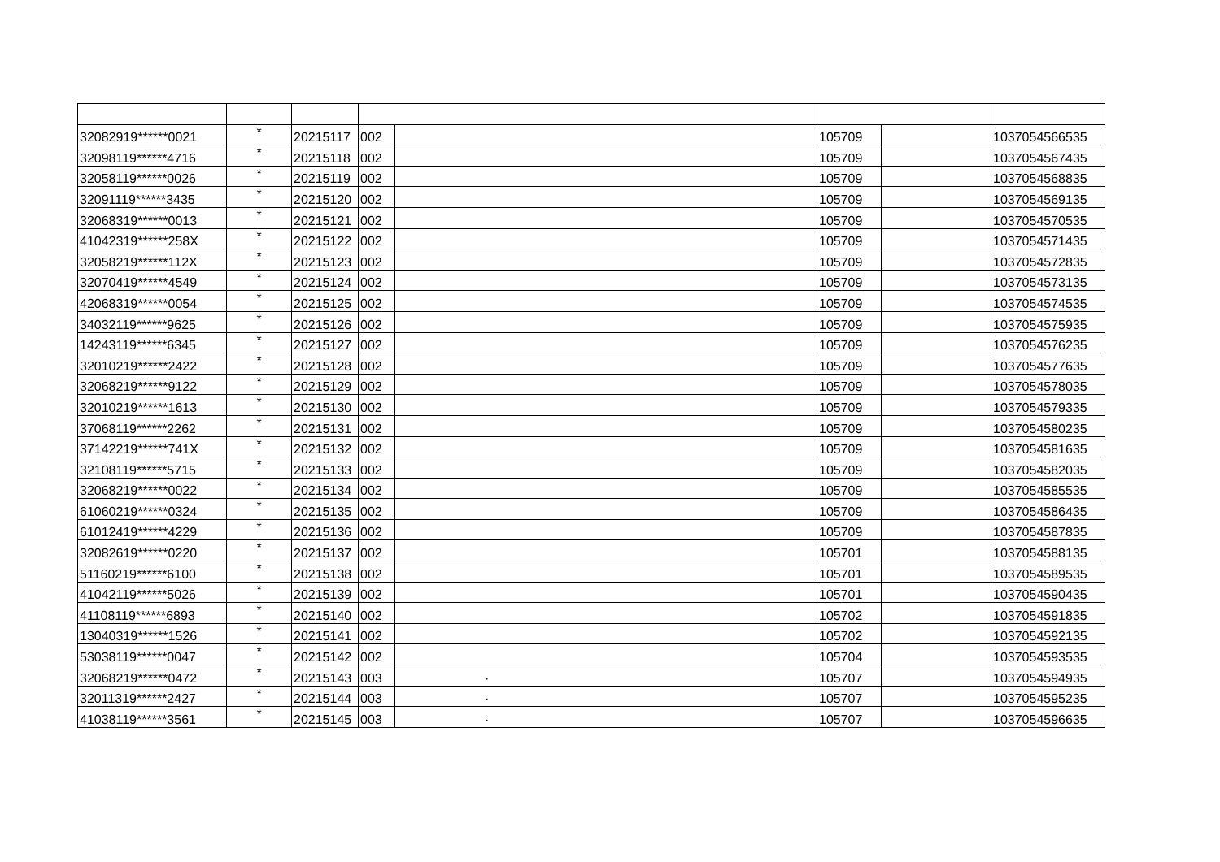| 32082919******0021 | * | 20215117 | 002 | | 105709 | | 1037054566535 |
| 32098119******4716 | * | 20215118 | 002 | | 105709 | | 1037054567435 |
| 32058119******0026 | * | 20215119 | 002 | | 105709 | | 1037054568835 |
| 32091119******3435 | * | 20215120 | 002 | | 105709 | | 1037054569135 |
| 32068319******0013 | * | 20215121 | 002 | | 105709 | | 1037054570535 |
| 41042319******258X | * | 20215122 | 002 | | 105709 | | 1037054571435 |
| 32058219******112X | * | 20215123 | 002 | | 105709 | | 1037054572835 |
| 32070419******4549 | * | 20215124 | 002 | | 105709 | | 1037054573135 |
| 42068319******0054 | * | 20215125 | 002 | | 105709 | | 1037054574535 |
| 34032119******9625 | * | 20215126 | 002 | | 105709 | | 1037054575935 |
| 14243119******6345 | * | 20215127 | 002 | | 105709 | | 1037054576235 |
| 32010219******2422 | * | 20215128 | 002 | | 105709 | | 1037054577635 |
| 32068219******9122 | * | 20215129 | 002 | | 105709 | | 1037054578035 |
| 32010219******1613 | * | 20215130 | 002 | | 105709 | | 1037054579335 |
| 37068119******2262 | * | 20215131 | 002 | | 105709 | | 1037054580235 |
| 37142219******741X | * | 20215132 | 002 | | 105709 | | 1037054581635 |
| 32108119******5715 | * | 20215133 | 002 | | 105709 | | 1037054582035 |
| 32068219******0022 | * | 20215134 | 002 | | 105709 | | 1037054585535 |
| 61060219******0324 | * | 20215135 | 002 | | 105709 | | 1037054586435 |
| 61012419******4229 | * | 20215136 | 002 | | 105709 | | 1037054587835 |
| 32082619******0220 | * | 20215137 | 002 | | 105701 | | 1037054588135 |
| 51160219******6100 | * | 20215138 | 002 | | 105701 | | 1037054589535 |
| 41042119******5026 | * | 20215139 | 002 | | 105701 | | 1037054590435 |
| 41108119******6893 | * | 20215140 | 002 | | 105702 | | 1037054591835 |
| 13040319******1526 | * | 20215141 | 002 | | 105702 | | 1037054592135 |
| 53038119******0047 | * | 20215142 | 002 | | 105704 | | 1037054593535 |
| 32068219******0472 | * | 20215143 | 003 | · | 105707 | | 1037054594935 |
| 32011319******2427 | * | 20215144 | 003 | · | 105707 | | 1037054595235 |
| 41038119******3561 | * | 20215145 | 003 | · | 105707 | | 1037054596635 |